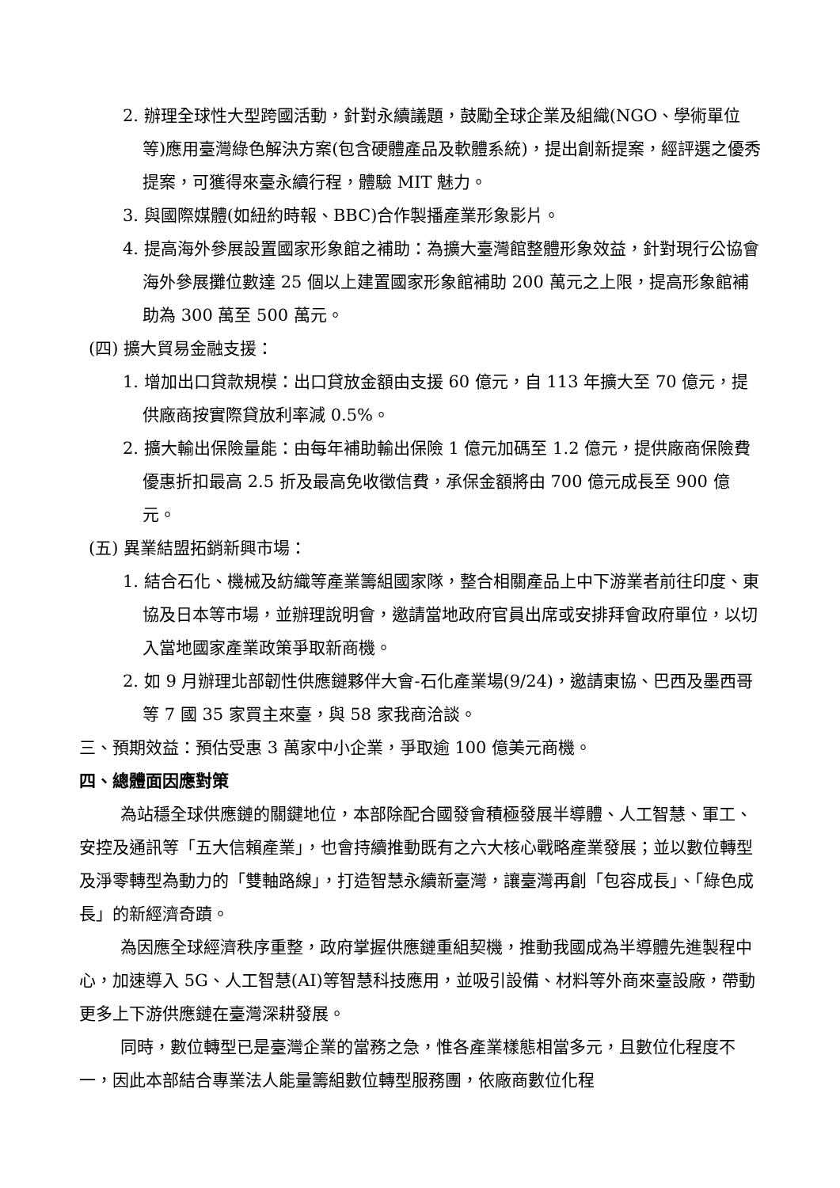2. 辦理全球性大型跨國活動，針對永續議題，鼓勵全球企業及組織(NGO、學術單位等)應用臺灣綠色解決方案(包含硬體產品及軟體系統)，提出創新提案，經評選之優秀提案，可獲得來臺永續行程，體驗 MIT 魅力。
3. 與國際媒體(如紐約時報、BBC)合作製播產業形象影片。
4. 提高海外參展設置國家形象館之補助：為擴大臺灣館整體形象效益，針對現行公協會海外參展攤位數達 25 個以上建置國家形象館補助 200 萬元之上限，提高形象館補助為 300 萬至 500 萬元。
(四) 擴大貿易金融支援：
1. 增加出口貸款規模：出口貸放金額由支援 60 億元，自 113 年擴大至 70 億元，提供廠商按實際貸放利率減 0.5%。
2. 擴大輸出保險量能：由每年補助輸出保險 1 億元加碼至 1.2 億元，提供廠商保險費優惠折扣最高 2.5 折及最高免收徵信費，承保金額將由 700 億元成長至 900 億元。
(五) 異業結盟拓銷新興市場：
1. 結合石化、機械及紡織等產業籌組國家隊，整合相關產品上中下游業者前往印度、東協及日本等市場，並辦理說明會，邀請當地政府官員出席或安排拜會政府單位，以切入當地國家產業政策爭取新商機。
2. 如 9 月辦理北部韌性供應鏈夥伴大會-石化產業場(9/24)，邀請東協、巴西及墨西哥等 7 國 35 家買主來臺，與 58 家我商洽談。
三、預期效益：預估受惠 3 萬家中小企業，爭取逾 100 億美元商機。
四、總體面因應對策
為站穩全球供應鏈的關鍵地位，本部除配合國發會積極發展半導體、人工智慧、軍工、安控及通訊等「五大信賴產業」，也會持續推動既有之六大核心戰略產業發展；並以數位轉型及淨零轉型為動力的「雙軸路線」，打造智慧永續新臺灣，讓臺灣再創「包容成長」、「綠色成長」的新經濟奇蹟。
為因應全球經濟秩序重整，政府掌握供應鏈重組契機，推動我國成為半導體先進製程中心，加速導入 5G、人工智慧(AI)等智慧科技應用，並吸引設備、材料等外商來臺設廠，帶動更多上下游供應鏈在臺灣深耕發展。
同時，數位轉型已是臺灣企業的當務之急，惟各產業樣態相當多元，且數位化程度不一，因此本部結合專業法人能量籌組數位轉型服務團，依廠商數位化程